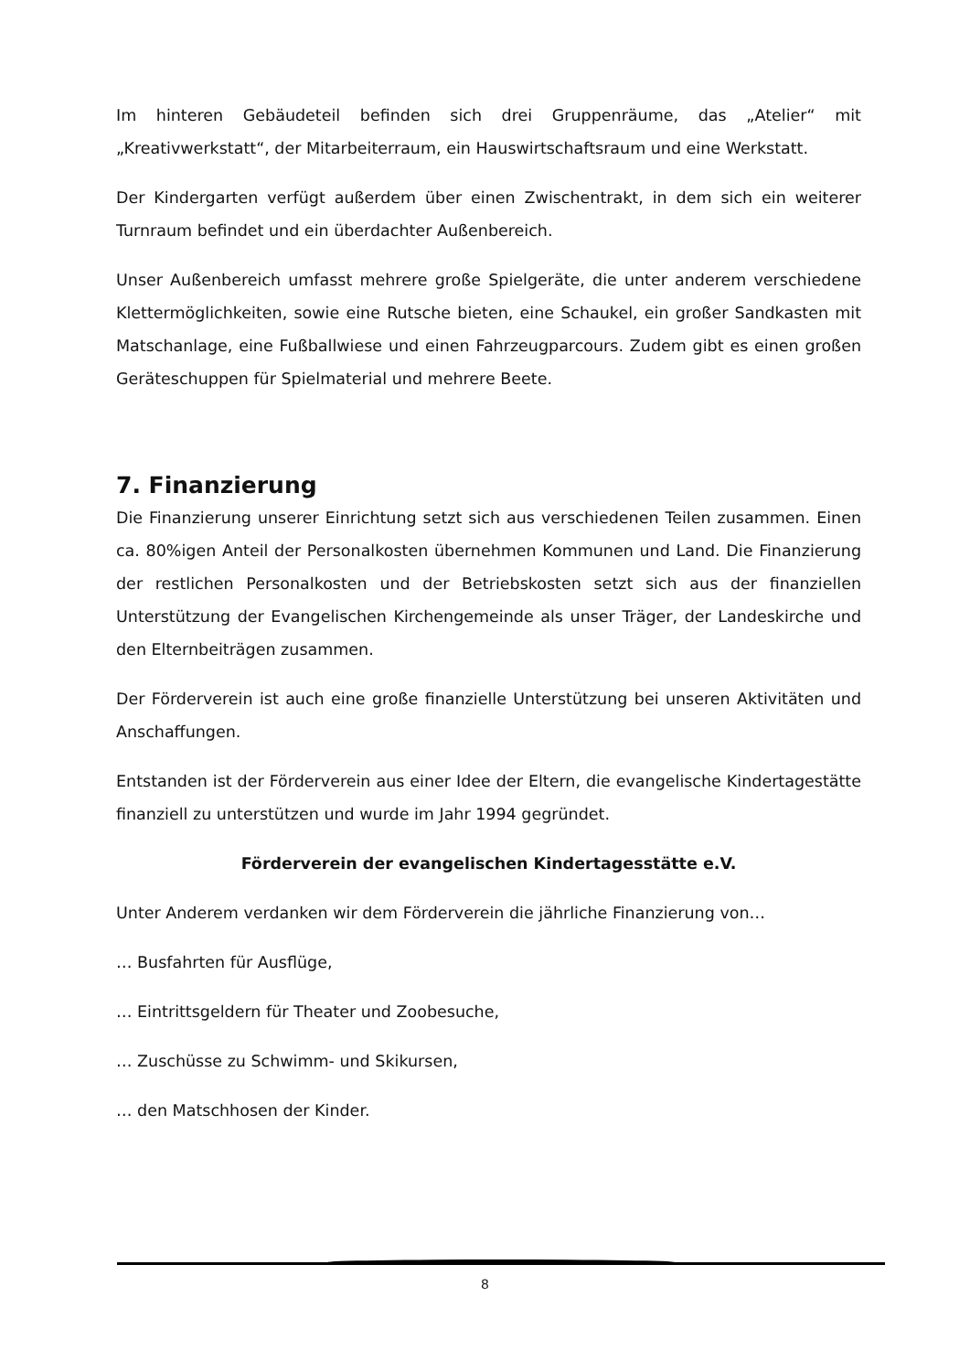Im hinteren Gebäudeteil befinden sich drei Gruppenräume, das „Atelier“ mit „Kreativwerkstatt“, der Mitarbeiterraum, ein Hauswirtschaftsraum und eine Werkstatt.
Der Kindergarten verfügt außerdem über einen Zwischentrakt, in dem sich ein weiterer Turnraum befindet und ein überdachter Außenbereich.
Unser Außenbereich umfasst mehrere große Spielgeräte, die unter anderem verschiedene Klettermöglichkeiten, sowie eine Rutsche bieten, eine Schaukel, ein großer Sandkasten mit Matschanlage, eine Fußballwiese und einen Fahrzeugparcours. Zudem gibt es einen großen Geräteschuppen für Spielmaterial und mehrere Beete.
7. Finanzierung
Die Finanzierung unserer Einrichtung setzt sich aus verschiedenen Teilen zusammen. Einen ca. 80%igen Anteil der Personalkosten übernehmen Kommunen und Land. Die Finanzierung der restlichen Personalkosten und der Betriebskosten setzt sich aus der finanziellen Unterstützung der Evangelischen Kirchengemeinde als unser Träger, der Landeskirche und den Elternbeiträgen zusammen.
Der Förderverein ist auch eine große finanzielle Unterstützung bei unseren Aktivitäten und Anschaffungen.
Entstanden ist der Förderverein aus einer Idee der Eltern, die evangelische Kindertagestätte finanziell zu unterstützen und wurde im Jahr 1994 gegründet.
Förderverein der evangelischen Kindertagesstätte e.V.
Unter Anderem verdanken wir dem Förderverein die jährliche Finanzierung von…
… Busfahrten für Ausflüge,
… Eintrittsgeldern für Theater und Zoobesuche,
… Zuschüsse zu Schwimm- und Skikursen,
… den Matschhosen der Kinder.
8